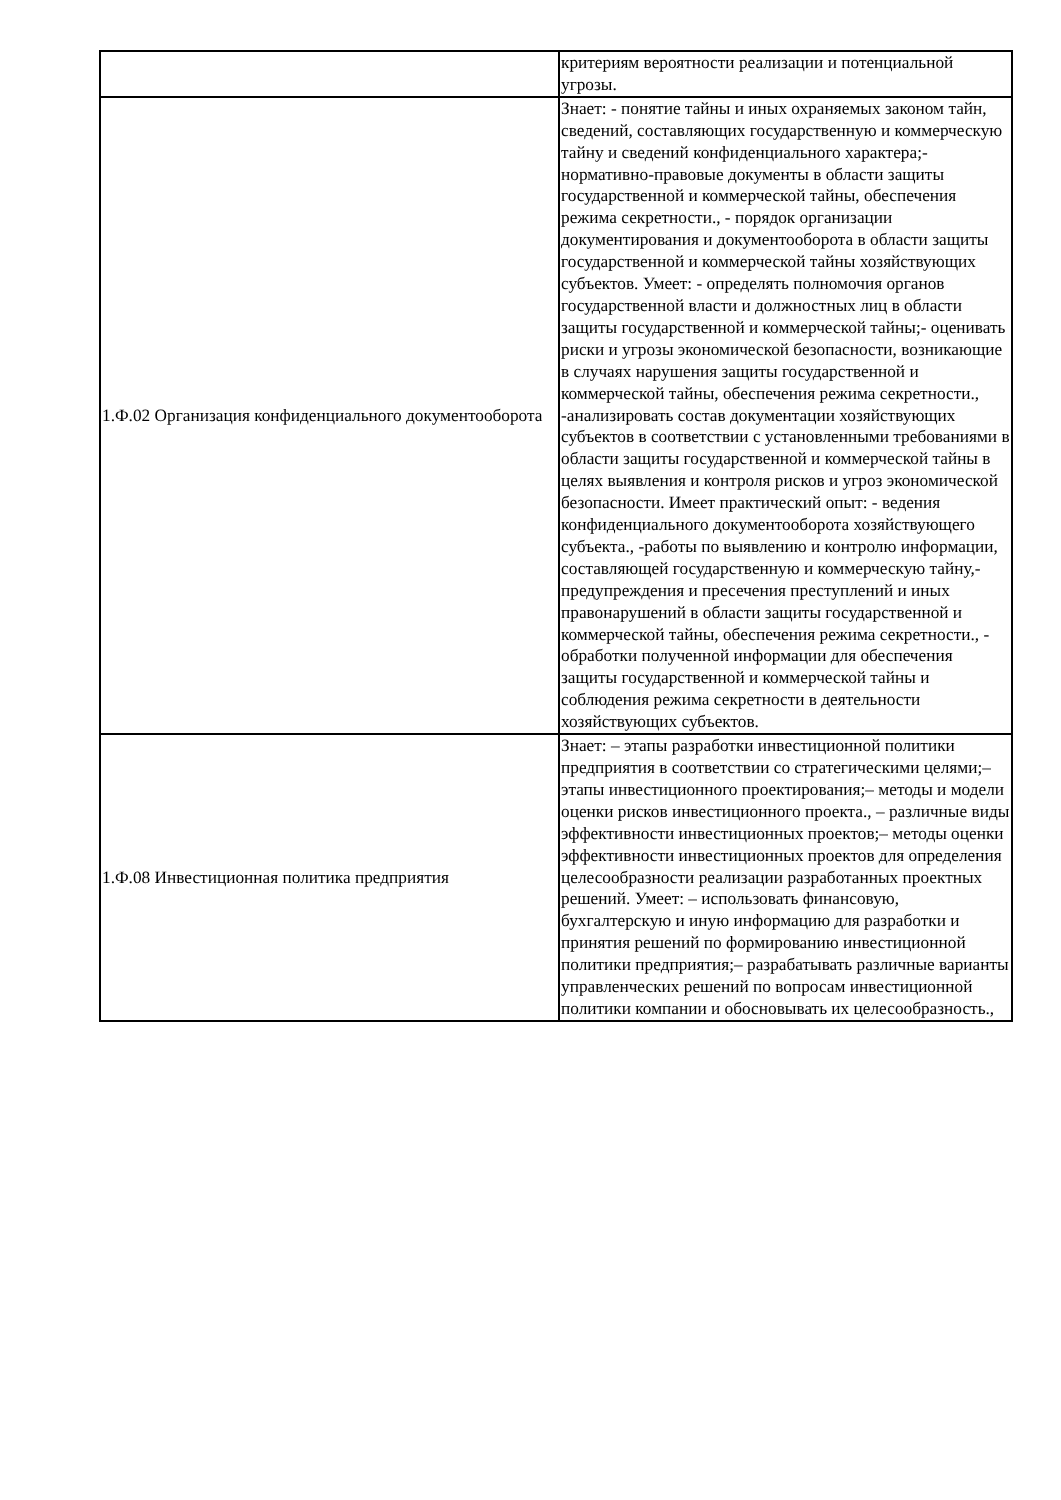| | критериям вероятности реализации и потенциальной угрозы. |
| 1.Ф.02 Организация конфиденциального документооборота | Знает: - понятие тайны и иных охраняемых законом тайн, сведений, составляющих государственную и коммерческую тайну и сведений конфиденциального характера;- нормативно-правовые документы в области защиты государственной и коммерческой тайны, обеспечения режима секретности., - порядок организации документирования и документооборота в области защиты государственной и коммерческой тайны хозяйствующих субъектов. Умеет: - определять полномочия органов государственной власти и должностных лиц в области защиты государственной и коммерческой тайны;- оценивать риски и угрозы экономической безопасности, возникающие в случаях нарушения защиты государственной и коммерческой тайны, обеспечения режима секретности., -анализировать состав документации хозяйствующих субъектов в соответствии с установленными требованиями в области защиты государственной и коммерческой тайны в целях выявления и контроля рисков и угроз экономической безопасности. Имеет практический опыт: - ведения конфиденциального документооборота хозяйствующего субъекта., -работы по выявлению и контролю информации, составляющей государственную и коммерческую тайну,- предупреждения и пресечения преступлений и иных правонарушений в области защиты государственной и коммерческой тайны, обеспечения режима секретности., - обработки полученной информации для обеспечения защиты государственной и коммерческой тайны и соблюдения режима секретности в деятельности хозяйствующих субъектов. |
| 1.Ф.08 Инвестиционная политика предприятия | Знает: – этапы разработки инвестиционной политики предприятия в соответствии со стратегическими целями;– этапы инвестиционного проектирования;– методы и модели оценки рисков инвестиционного проекта., – различные виды эффективности инвестиционных проектов;– методы оценки эффективности инвестиционных проектов для определения целесообразности реализации разработанных проектных решений. Умеет: – использовать финансовую, бухгалтерскую и иную информацию для разработки и принятия решений по формированию инвестиционной политики предприятия;– разрабатывать различные варианты управленческих решений по вопросам инвестиционной политики компании и обосновывать их целесообразность., |